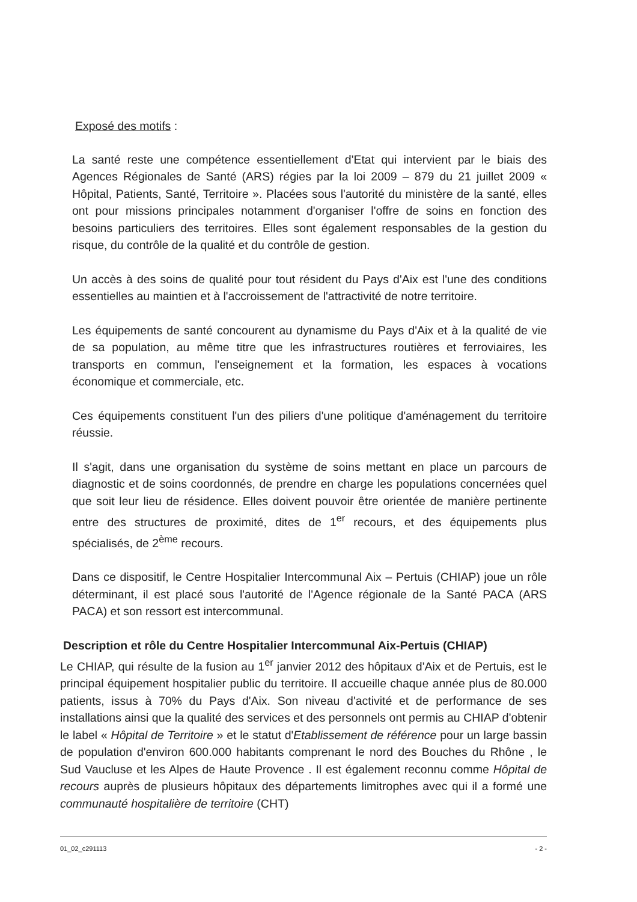Exposé des motifs :
La santé reste une compétence essentiellement d'Etat qui intervient par le biais des Agences Régionales de Santé (ARS) régies par la loi 2009 – 879 du 21 juillet 2009 « Hôpital, Patients, Santé, Territoire ». Placées sous l'autorité du ministère de la santé, elles ont pour missions principales notamment d'organiser l'offre de soins en fonction des besoins particuliers des territoires. Elles sont également responsables de la gestion du risque, du contrôle de la qualité et du contrôle de gestion.
Un accès à des soins de qualité pour tout résident du Pays d'Aix est l'une des conditions essentielles au maintien et à l'accroissement de l'attractivité de notre territoire.
Les équipements de santé concourent au dynamisme du Pays d'Aix et à la qualité de vie de sa population, au même titre que les infrastructures routières et ferroviaires, les transports en commun, l'enseignement et la formation, les espaces à vocations économique et commerciale, etc.
Ces équipements constituent l'un des piliers d'une politique d'aménagement du territoire réussie.
Il s'agit, dans une organisation du système de soins mettant en place un parcours de diagnostic et de soins coordonnés, de prendre en charge les populations concernées quel que soit leur lieu de résidence. Elles doivent pouvoir être orientée de manière pertinente entre des structures de proximité, dites de 1<sup>er</sup> recours, et des équipements plus spécialisés, de 2<sup>ème</sup> recours.
Dans ce dispositif, le Centre Hospitalier Intercommunal Aix – Pertuis (CHIAP) joue un rôle déterminant, il est placé sous l'autorité de l'Agence régionale de la Santé PACA (ARS PACA) et son ressort est intercommunal.
Description et rôle du Centre Hospitalier Intercommunal Aix-Pertuis (CHIAP)
Le CHIAP, qui résulte de la fusion au 1<sup>er</sup> janvier 2012 des hôpitaux d'Aix et de Pertuis, est le principal équipement hospitalier public du territoire. Il accueille chaque année plus de 80.000 patients, issus à 70% du Pays d'Aix. Son niveau d'activité et de performance de ses installations ainsi que la qualité des services et des personnels ont permis au CHIAP d'obtenir le label « Hôpital de Territoire » et le statut d'Etablissement de référence pour un large bassin de population d'environ 600.000 habitants comprenant le nord des Bouches du Rhône , le Sud Vaucluse et les Alpes de Haute Provence . Il est également reconnu comme Hôpital de recours auprès de plusieurs hôpitaux des départements limitrophes avec qui il a formé une communauté hospitalière de territoire (CHT)
01_02_c291113 - 2 -